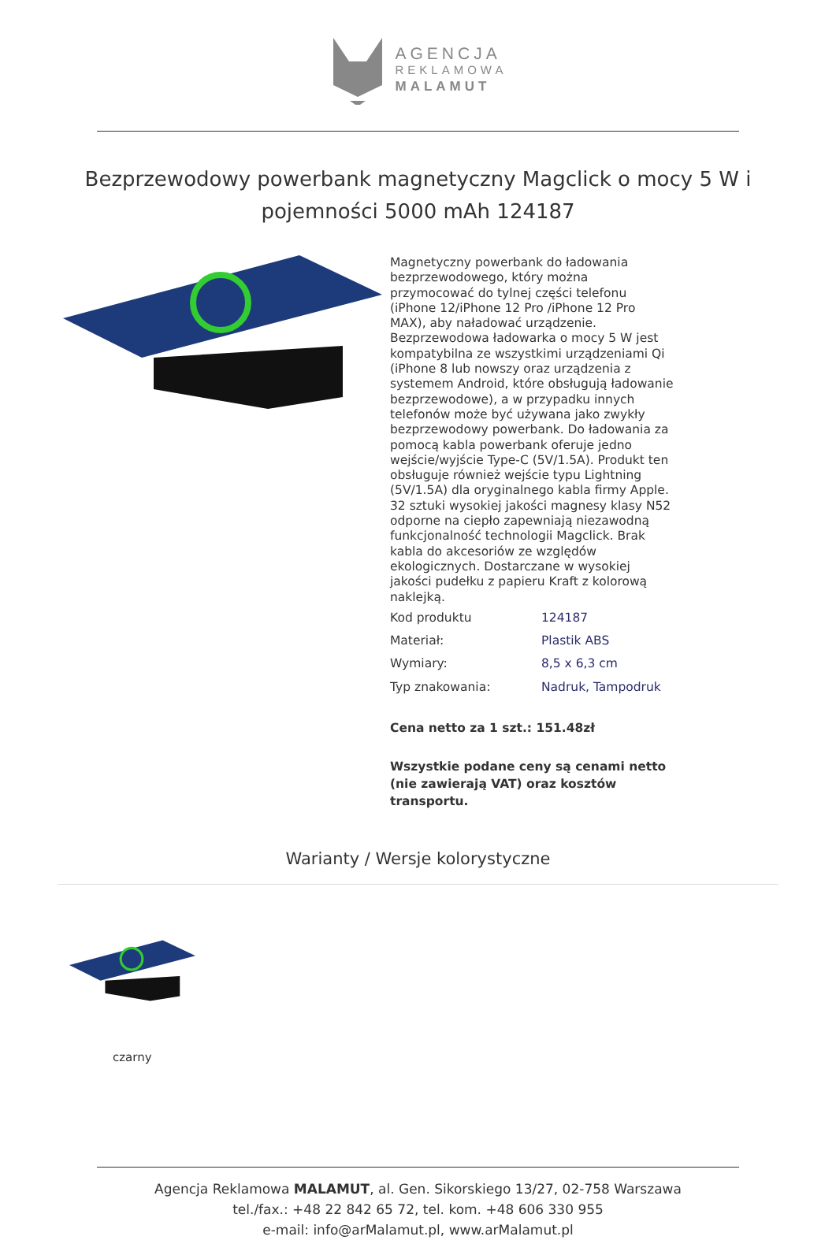AGENCJA
REKLAMOWA
MALAMUT
Bezprzewodowy powerbank magnetyczny Magclick o mocy 5 W i pojemności 5000 mAh 124187
Magnetyczny powerbank do ładowania bezprzewodowego, który można przymocować do tylnej części telefonu (iPhone 12/iPhone 12 Pro /iPhone 12 Pro MAX), aby naładować urządzenie. Bezprzewodowa ładowarka o mocy 5 W jest kompatybilna ze wszystkimi urządzeniami Qi (iPhone 8 lub nowszy oraz urządzenia z systemem Android, które obsługują ładowanie bezprzewodowe), a w przypadku innych telefonów może być używana jako zwykły bezprzewodowy powerbank. Do ładowania za pomocą kabla powerbank oferuje jedno wejście/wyjście Type-C (5V/1.5A). Produkt ten obsługuje również wejście typu Lightning (5V/1.5A) dla oryginalnego kabla firmy Apple. 32 sztuki wysokiej jakości magnesy klasy N52 odporne na ciepło zapewniają niezawodną funkcjonalność technologii Magclick. Brak kabla do akcesoriów ze względów ekologicznych. Dostarczane w wysokiej jakości pudełku z papieru Kraft z kolorową naklejką.
| Kod produktu | 124187 |
| Materiał: | Plastik ABS |
| Wymiary: | 8,5 x 6,3 cm |
| Typ znakowania: | Nadruk, Tampodruk |
Cena netto za 1 szt.: 151.48zł
Wszystkie podane ceny są cenami netto (nie zawierają VAT) oraz kosztów transportu.
Warianty / Wersje kolorystyczne
czarny
Agencja Reklamowa MALAMUT, al. Gen. Sikorskiego 13/27, 02-758 Warszawa
tel./fax.: +48 22 842 65 72, tel. kom. +48 606 330 955
e-mail: info@arMalamut.pl, www.arMalamut.pl